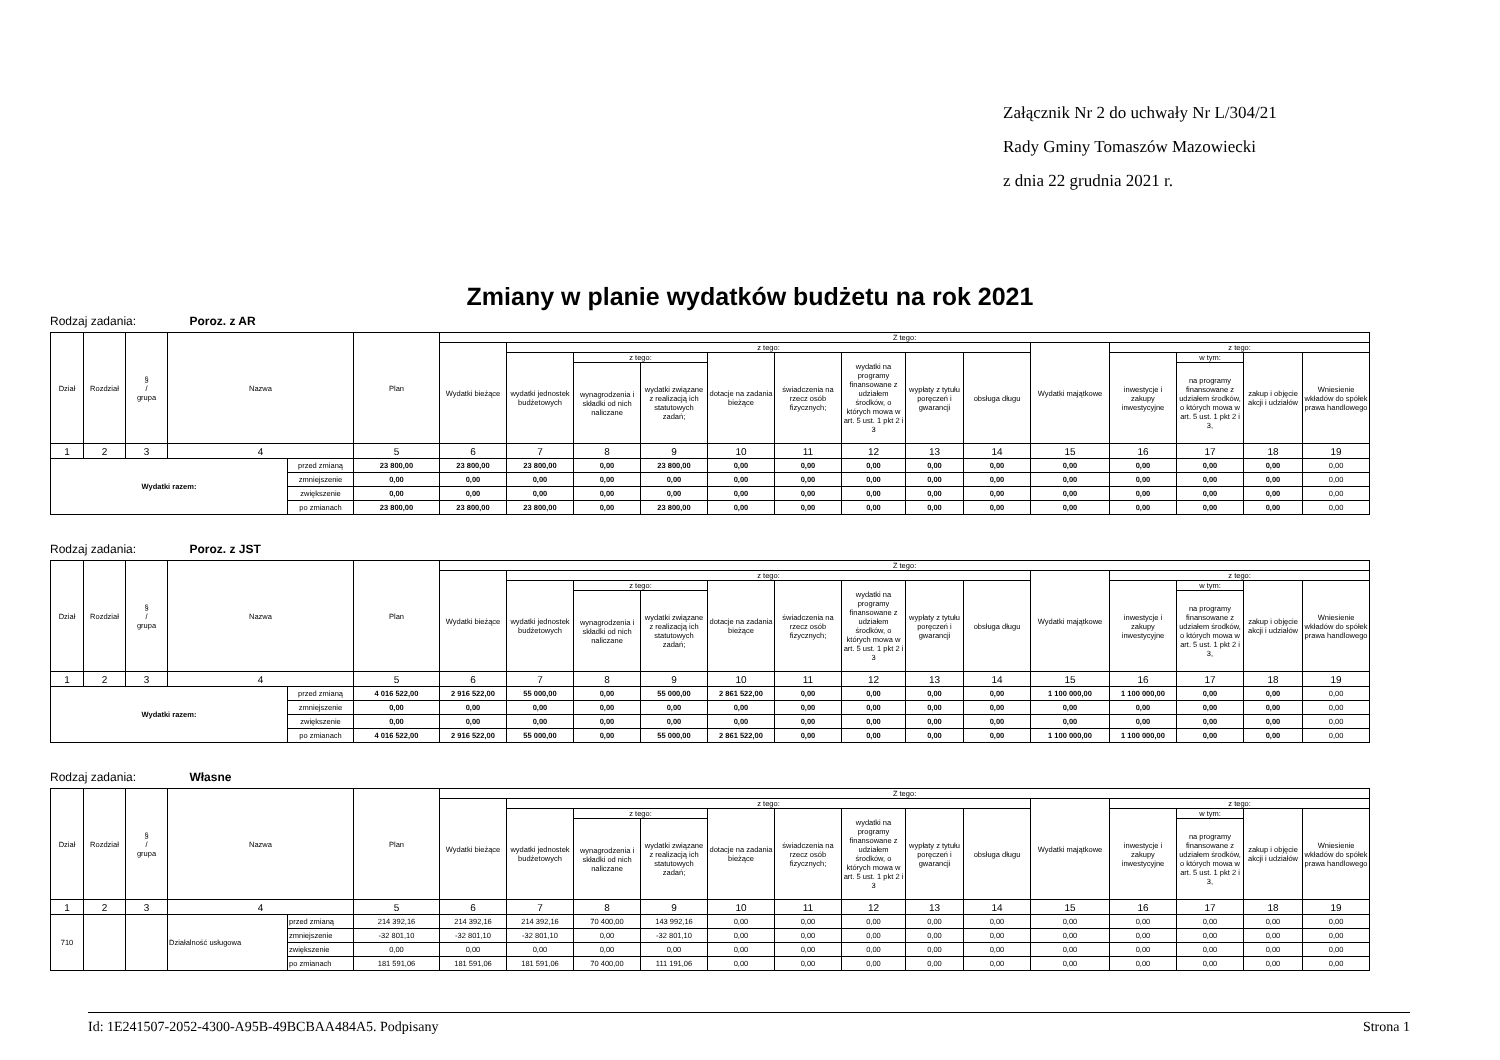Załącznik Nr 2 do uchwały Nr L/304/21
Rady Gminy Tomaszów Mazowiecki
z dnia 22 grudnia 2021 r.
Zmiany w planie wydatków budżetu na rok 2021
Rodzaj zadania: Poroz. z AR
| Dział | Rozdział | § / grupa | Nazwa | | Plan | Z tego: | | | | | | | | | | | | | |
| --- | --- | --- | --- | --- | --- | --- | --- | --- | --- | --- | --- | --- | --- | --- | --- | --- | --- | --- | --- |
| | | | | | | Wydatki bieżące | z tego: | | | | | | | | Wydatki majątkowe | z tego: | | | |
| | | | | | | | wydatki jednostek budżetowych | z tego: | | dotacje na zadania bieżące | świadczenia na rzecz osób fizycznych; | wydatki na programy finansowane z udziałem środków, o których mowa w art. 5 ust. 1 pkt 2 i 3 | wypłaty z tytułu poręczeń i gwarancji | obsługa długu | | inwestycje i zakupy inwestycyjne | w tym: | zakup i objęcie akcji i udziałów | Wniesienie wkładów do spółek prawa handlowego |
| | | | | | | | | wynagrodzenia i składki od nich naliczane | wydatki związane z realizacją ich statutowych zadań; | | | | | | | | na programy finansowane z udziałem środków, o których mowa w art. 5 ust. 1 pkt 2 i 3, | | |
| 1 | 2 | 3 | 4 | | 5 | 6 | 7 | 8 | 9 | 10 | 11 | 12 | 13 | 14 | 15 | 16 | 17 | 18 | 19 |
| Wydatki razem: | | | | przed zmianą | 23 800,00 | 23 800,00 | 23 800,00 | 0,00 | 23 800,00 | 0,00 | 0,00 | 0,00 | 0,00 | 0,00 | 0,00 | 0,00 | 0,00 | 0,00 | 0,00 |
| | | | | zmniejszenie | 0,00 | 0,00 | 0,00 | 0,00 | 0,00 | 0,00 | 0,00 | 0,00 | 0,00 | 0,00 | 0,00 | 0,00 | 0,00 | 0,00 | 0,00 |
| | | | | zwiększenie | 0,00 | 0,00 | 0,00 | 0,00 | 0,00 | 0,00 | 0,00 | 0,00 | 0,00 | 0,00 | 0,00 | 0,00 | 0,00 | 0,00 | 0,00 |
| | | | | po zmianach | 23 800,00 | 23 800,00 | 23 800,00 | 0,00 | 23 800,00 | 0,00 | 0,00 | 0,00 | 0,00 | 0,00 | 0,00 | 0,00 | 0,00 | 0,00 | 0,00 |
Rodzaj zadania: Poroz. z JST
| Dział | Rozdział | § / grupa | Nazwa | | Plan | Z tego: | | | | | | | | | | | | | |
| --- | --- | --- | --- | --- | --- | --- | --- | --- | --- | --- | --- | --- | --- | --- | --- | --- | --- | --- | --- |
| | | | | | | Wydatki bieżące | z tego: | | | | | | | | Wydatki majątkowe | z tego: | | | |
| | | | | | | | wydatki jednostek budżetowych | z tego: | | dotacje na zadania bieżące | świadczenia na rzecz osób fizycznych; | wydatki na programy finansowane z udziałem środków, o których mowa w art. 5 ust. 1 pkt 2 i 3 | wypłaty z tytułu poręczeń i gwarancji | obsługa długu | | inwestycje i zakupy inwestycyjne | w tym: | zakup i objęcie akcji i udziałów | Wniesienie wkładów do spółek prawa handlowego |
| | | | | | | | | wynagrodzenia i składki od nich naliczane | wydatki związane z realizacją ich statutowych zadań; | | | | | | | | na programy finansowane z udziałem środków, o których mowa w art. 5 ust. 1 pkt 2 i 3, | | |
| 1 | 2 | 3 | 4 | | 5 | 6 | 7 | 8 | 9 | 10 | 11 | 12 | 13 | 14 | 15 | 16 | 17 | 18 | 19 |
| Wydatki razem: | | | | przed zmianą | 4 016 522,00 | 2 916 522,00 | 55 000,00 | 0,00 | 55 000,00 | 2 861 522,00 | 0,00 | 0,00 | 0,00 | 0,00 | 1 100 000,00 | 1 100 000,00 | 0,00 | 0,00 | 0,00 |
| | | | | zmniejszenie | 0,00 | 0,00 | 0,00 | 0,00 | 0,00 | 0,00 | 0,00 | 0,00 | 0,00 | 0,00 | 0,00 | 0,00 | 0,00 | 0,00 | 0,00 |
| | | | | zwiększenie | 0,00 | 0,00 | 0,00 | 0,00 | 0,00 | 0,00 | 0,00 | 0,00 | 0,00 | 0,00 | 0,00 | 0,00 | 0,00 | 0,00 | 0,00 |
| | | | | po zmianach | 4 016 522,00 | 2 916 522,00 | 55 000,00 | 0,00 | 55 000,00 | 2 861 522,00 | 0,00 | 0,00 | 0,00 | 0,00 | 1 100 000,00 | 1 100 000,00 | 0,00 | 0,00 | 0,00 |
Rodzaj zadania: Własne
| Dział | Rozdział | § / grupa | Nazwa | | Plan | Z tego: | | | | | | | | | | | | | |
| --- | --- | --- | --- | --- | --- | --- | --- | --- | --- | --- | --- | --- | --- | --- | --- | --- | --- | --- | --- |
| | | | | | | Wydatki bieżące | z tego: | | | | | | | | Wydatki majątkowe | z tego: | | | |
| | | | | | | | wydatki jednostek budżetowych | z tego: | | dotacje na zadania bieżące | świadczenia na rzecz osób fizycznych; | wydatki na programy finansowane z udziałem środków, o których mowa w art. 5 ust. 1 pkt 2 i 3 | wypłaty z tytułu poręczeń i gwarancji | obsługa długu | | inwestycje i zakupy inwestycyjne | w tym: | zakup i objęcie akcji i udziałów | Wniesienie wkładów do spółek prawa handlowego |
| | | | | | | | | wynagrodzenia i składki od nich naliczane | wydatki związane z realizacją ich statutowych zadań; | | | | | | | | na programy finansowane z udziałem środków, o których mowa w art. 5 ust. 1 pkt 2 i 3, | | |
| 1 | 2 | 3 | 4 | | 5 | 6 | 7 | 8 | 9 | 10 | 11 | 12 | 13 | 14 | 15 | 16 | 17 | 18 | 19 |
| 710 | | | Działalność usługowa | przed zmianą | 214 392,16 | 214 392,16 | 214 392,16 | 70 400,00 | 143 992,16 | 0,00 | 0,00 | 0,00 | 0,00 | 0,00 | 0,00 | 0,00 | 0,00 | 0,00 | 0,00 |
| | | | | zmniejszenie | -32 801,10 | -32 801,10 | -32 801,10 | 0,00 | -32 801,10 | 0,00 | 0,00 | 0,00 | 0,00 | 0,00 | 0,00 | 0,00 | 0,00 | 0,00 | 0,00 |
| | | | | zwiększenie | 0,00 | 0,00 | 0,00 | 0,00 | 0,00 | 0,00 | 0,00 | 0,00 | 0,00 | 0,00 | 0,00 | 0,00 | 0,00 | 0,00 | 0,00 |
| | | | | po zmianach | 181 591,06 | 181 591,06 | 181 591,06 | 70 400,00 | 111 191,06 | 0,00 | 0,00 | 0,00 | 0,00 | 0,00 | 0,00 | 0,00 | 0,00 | 0,00 | 0,00 |
Id: 1E241507-2052-4300-A95B-49BCBAA484A5. Podpisany Strona 1